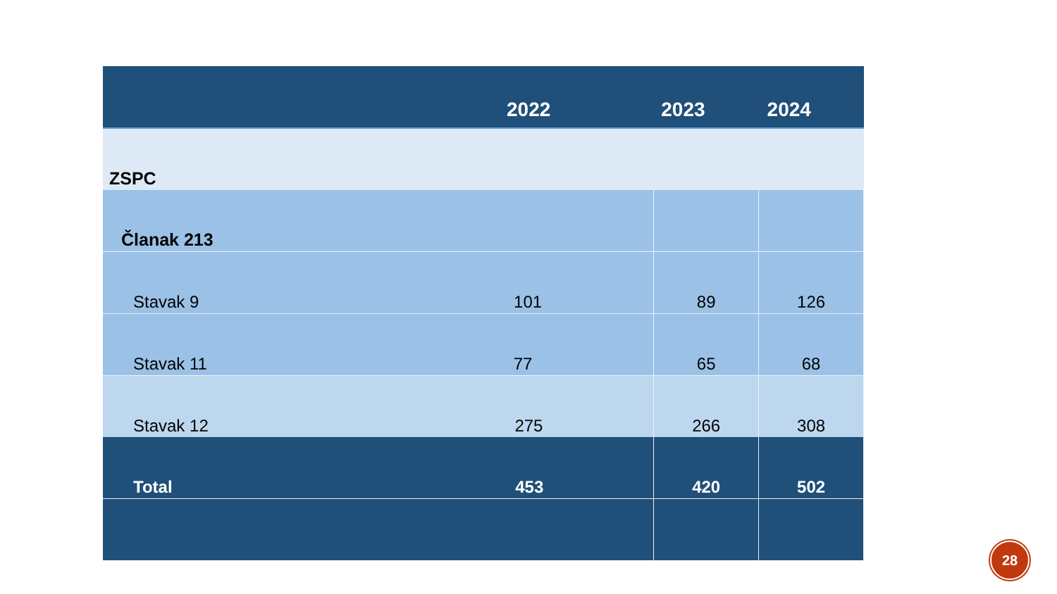| ZSPC | | |
| Članak 213 | | |
| Stavak 9 101 | 89 | 126 |
| Stavak 11 77 | 65 | 68 |
| Stavak 12 275 | 266 | 308 |
| Total 453 | 420 | 502 |
2022 2023 2024
28